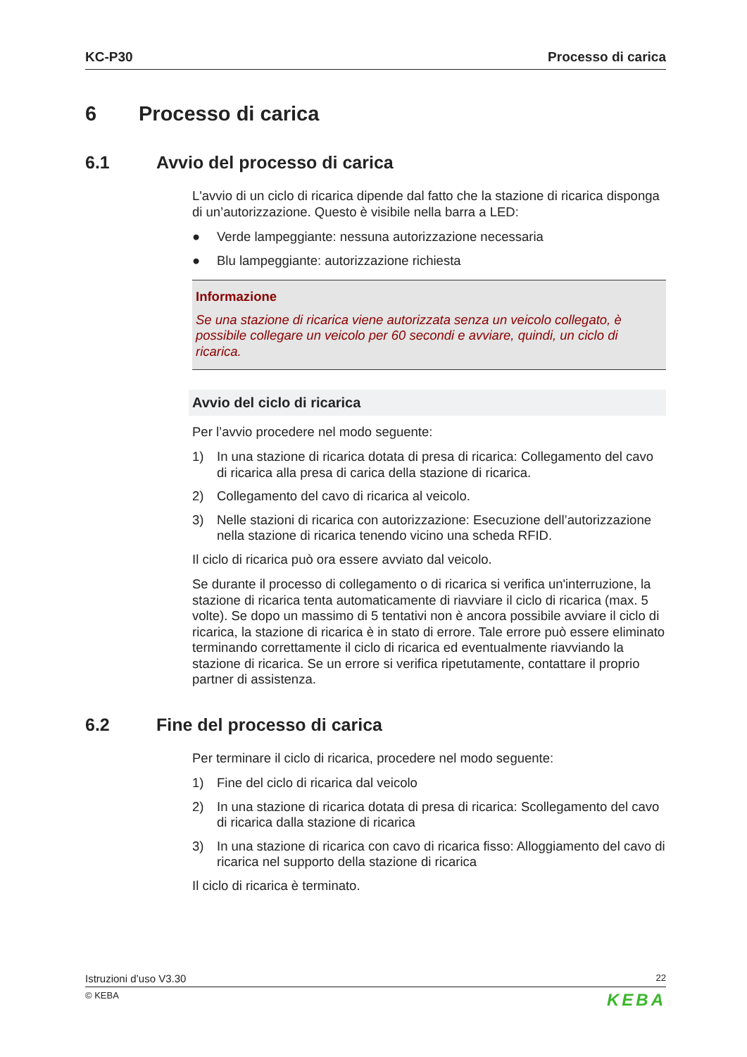KC-P30 Processo di carica
6 Processo di carica
6.1 Avvio del processo di carica
L'avvio di un ciclo di ricarica dipende dal fatto che la stazione di ricarica di­sponga di un’autorizzazione. Questo è visibile nella barra a LED:
● Verde lampeggiante: nessuna autorizzazione necessaria
● Blu lampeggiante: autorizzazione richiesta
Informazione
Se una stazione di ricarica viene autorizzata senza un veicolo collegato, è possibile collegare un veicolo per 60 secondi e avviare, quindi, un ciclo di ricarica.
Avvio del ciclo di ricarica
Per l’avvio procedere nel modo seguente:
1) In una stazione di ricarica dotata di presa di ricarica: Collegamento del cavo di ricarica alla presa di carica della stazione di ricarica.
2) Collegamento del cavo di ricarica al veicolo.
3) Nelle stazioni di ricarica con autorizzazione: Esecuzione dell’autorizza­zione nella stazione di ricarica tenendo vicino una scheda RFID.
Il ciclo di ricarica può ora essere avviato dal veicolo.
Se durante il processo di collegamento o di ricarica si verifica un'interruzio­ne, la stazione di ricarica tenta automaticamente di riavviare il ciclo di ricari­ca (max. 5 volte). Se dopo un massimo di 5 tentativi non è ancora possibile avviare il ciclo di ricarica, la stazione di ricarica è in stato di errore. Tale erro­re può essere eliminato terminando correttamente il ciclo di ricarica ed even­tualmente riavviando la stazione di ricarica. Se un errore si verifica ripetuta­mente, contattare il proprio partner di assistenza.
6.2 Fine del processo di carica
Per terminare il ciclo di ricarica, procedere nel modo seguente:
1) Fine del ciclo di ricarica dal veicolo
2) In una stazione di ricarica dotata di presa di ricarica: Scollegamento del cavo di ricarica dalla stazione di ricarica
3) In una stazione di ricarica con cavo di ricarica fisso: Alloggiamento del cavo di ricarica nel supporto della stazione di ricarica
Il ciclo di ricarica è terminato.
Istruzioni d’uso V3.30 22
© KEBA KEBA